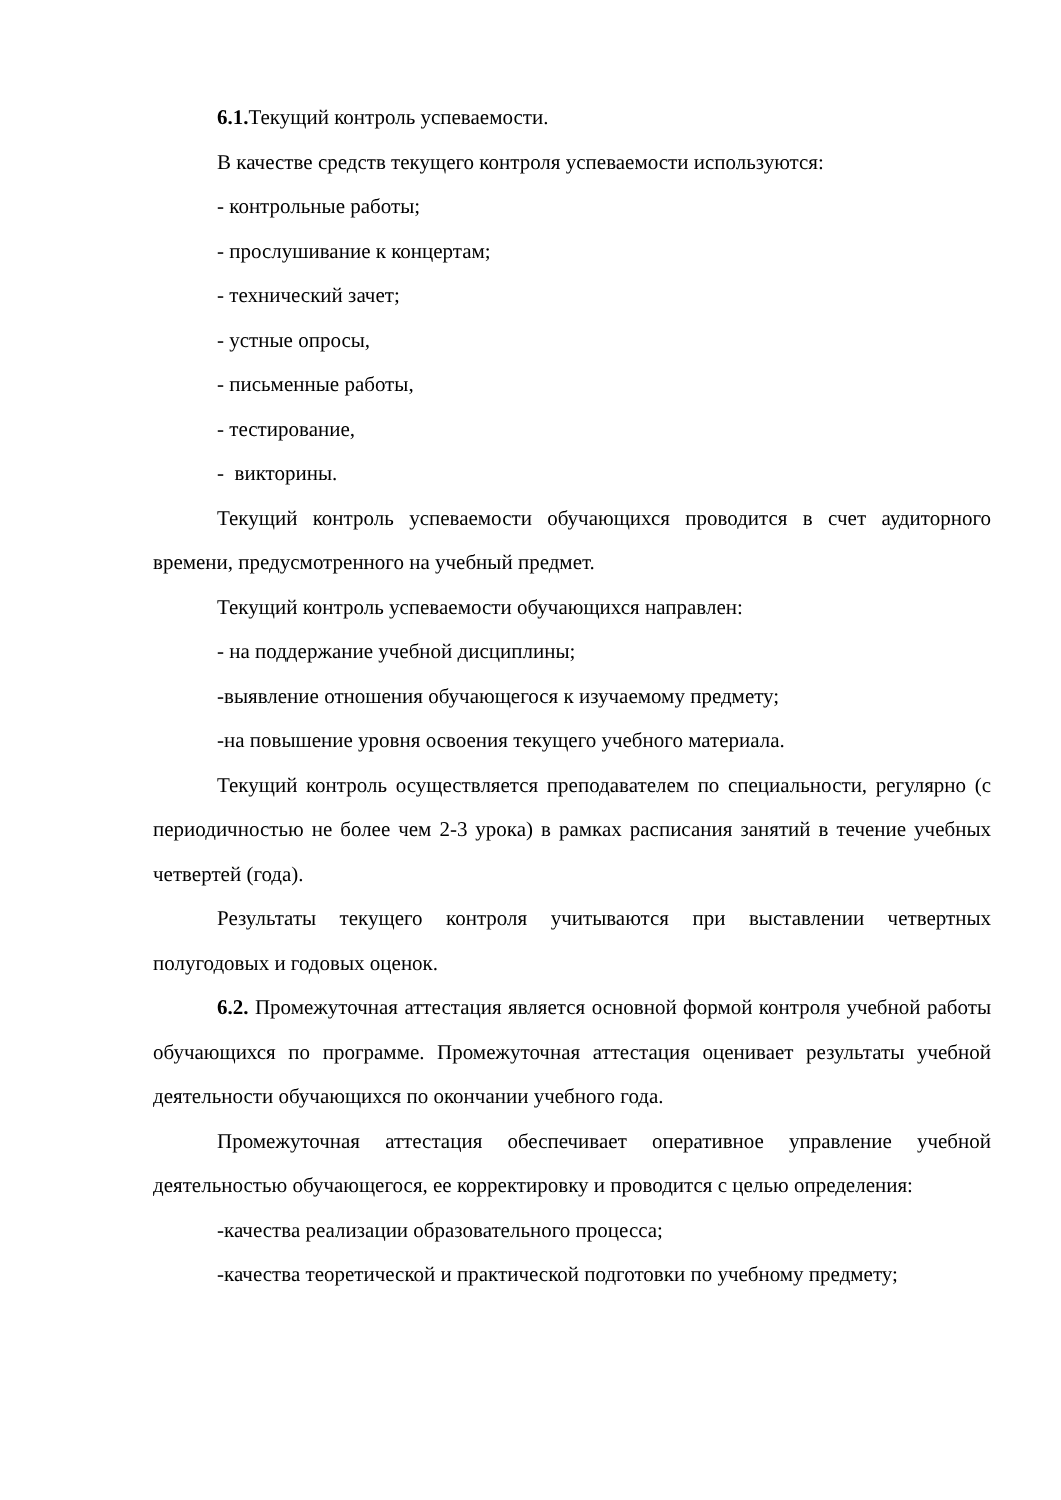6.1. Текущий контроль успеваемости.
В качестве средств текущего контроля успеваемости используются:
- контрольные работы;
- прослушивание к концертам;
- технический зачет;
- устные опросы,
- письменные работы,
- тестирование,
- викторины.
Текущий контроль успеваемости обучающихся проводится в счет аудиторного времени, предусмотренного на учебный предмет.
Текущий контроль успеваемости обучающихся направлен:
- на поддержание учебной дисциплины;
-выявление отношения обучающегося к изучаемому предмету;
-на повышение уровня освоения текущего учебного материала.
Текущий контроль осуществляется преподавателем по специальности, регулярно (с периодичностью не более чем 2-3 урока) в рамках расписания занятий в течение учебных четвертей (года).
Результаты текущего контроля учитываются при выставлении четвертных полугодовых и годовых оценок.
6.2. Промежуточная аттестация является основной формой контроля учебной работы обучающихся по программе. Промежуточная аттестация оценивает результаты учебной деятельности обучающихся по окончании учебного года.
Промежуточная аттестация обеспечивает оперативное управление учебной деятельностью обучающегося, ее корректировку и проводится с целью определения:
-качества реализации образовательного процесса;
-качества теоретической и практической подготовки по учебному предмету;